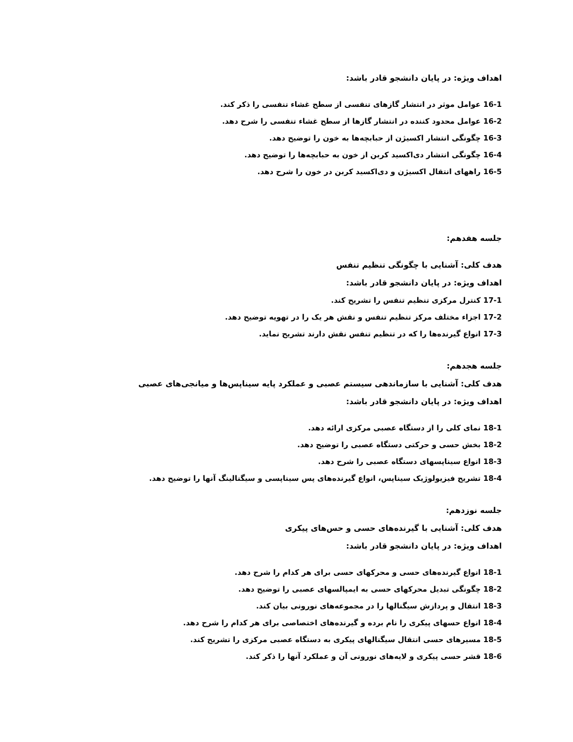اهداف ویژه: در پایان دانشجو قادر باشد:
16-1 عوامل موثر در انتشار گازهای تنفسی از سطح غشاء تنفسی را ذکر کند.
16-2 عوامل محدود کننده در انتشار گازها از سطح غشاء تنفسی را شرح دهد.
16-3 چگونگی انتشار اکسیژن از حبابچه‌ها به خون را توضیح دهد.
16-4 چگونگی انتشار دی‌اکسید کربن از خون به حبابچه‌ها را توضیح دهد.
16-5 راههای انتقال اکسیژن و دی‌اکسید کربن در خون را شرح دهد.
جلسه هفدهم:
هدف کلی: آشنایی با چگونگی تنظیم تنفس
اهداف ویژه: در پایان دانشجو قادر باشد:
17-1 کنترل مرکزی تنظیم تنفس را تشریح کند.
17-2 اجزاء مختلف مرکز تنظیم تنفس و نقش هر یک را در تهویه توضیح دهد.
17-3 انواع گیرنده‌ها را که در تنظیم تنفس نقش دارند تشریح نماید.
جلسه هجدهم:
هدف کلی: آشنایی با سازماندهی سیستم عصبی و عملکرد پایه سیناپس‌ها و میانجی‌های عصبی
اهداف ویژه: در پایان دانشجو قادر باشد:
18-1 نمای کلی را از دستگاه عصبی مرکزی ارائه دهد.
18-2 بخش حسی و حرکتی دستگاه عصبی را توضیح دهد.
18-3 انواع سیناپسهای دستگاه عصبی را شرح دهد.
18-4 تشریح فیزیولوژیک سیناپس، انواع گیرنده‌های پس سیناپسی و سیگنالینگ آنها را توضیح دهد.
جلسه نوزدهم:
هدف کلی: آشنایی با گیرنده‌های حسی و حس‌های پیکری
اهداف ویژه: در پایان دانشجو قادر باشد:
18-1 انواع گیرنده‌های حسی و محرکهای حسی برای هر کدام را شرح دهد.
18-2 چگونگی تبدیل محرکهای حسی به ایمپالسهای عصبی را توضیح دهد.
18-3 انتقال و پردازش سیگنالها را در مجموعه‌های نورونی بیان کند.
18-4 انواع حسهای پیکری را نام برده و گیرنده‌های اختصاصی برای هر کدام را شرح دهد.
18-5 مسیرهای حسی انتقال سیگنالهای پیکری به دستگاه عصبی مرکزی را تشریح کند.
18-6 قشر حسی پیکری و لایه‌های نورونی آن و عملکرد آنها را ذکر کند.